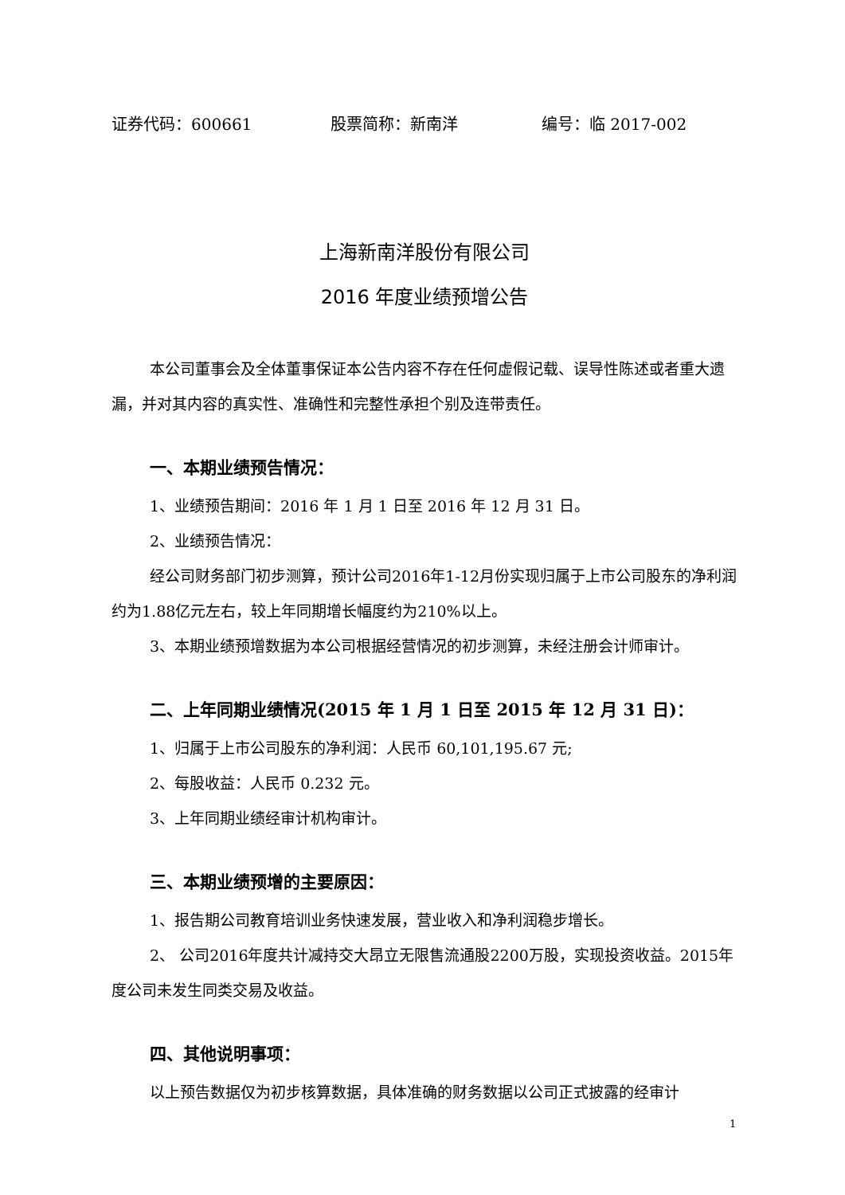证券代码：600661 股票简称：新南洋 编号：临 2017-002
上海新南洋股份有限公司
2016 年度业绩预增公告
本公司董事会及全体董事保证本公告内容不存在任何虚假记载、误导性陈述或者重大遗漏，并对其内容的真实性、准确性和完整性承担个别及连带责任。
一、本期业绩预告情况：
1、业绩预告期间：2016 年 1 月 1 日至 2016 年 12 月 31 日。
2、业绩预告情况：
经公司财务部门初步测算，预计公司2016年1-12月份实现归属于上市公司股东的净利润约为1.88亿元左右，较上年同期增长幅度约为210%以上。
3、本期业绩预增数据为本公司根据经营情况的初步测算，未经注册会计师审计。
二、上年同期业绩情况(2015 年 1 月 1 日至 2015 年 12 月 31 日)：
1、归属于上市公司股东的净利润：人民币 60,101,195.67 元;
2、每股收益：人民币 0.232 元。
3、上年同期业绩经审计机构审计。
三、本期业绩预增的主要原因：
1、报告期公司教育培训业务快速发展，营业收入和净利润稳步增长。
2、 公司2016年度共计减持交大昂立无限售流通股2200万股，实现投资收益。2015年度公司未发生同类交易及收益。
四、其他说明事项：
以上预告数据仅为初步核算数据，具体准确的财务数据以公司正式披露的经审计
1